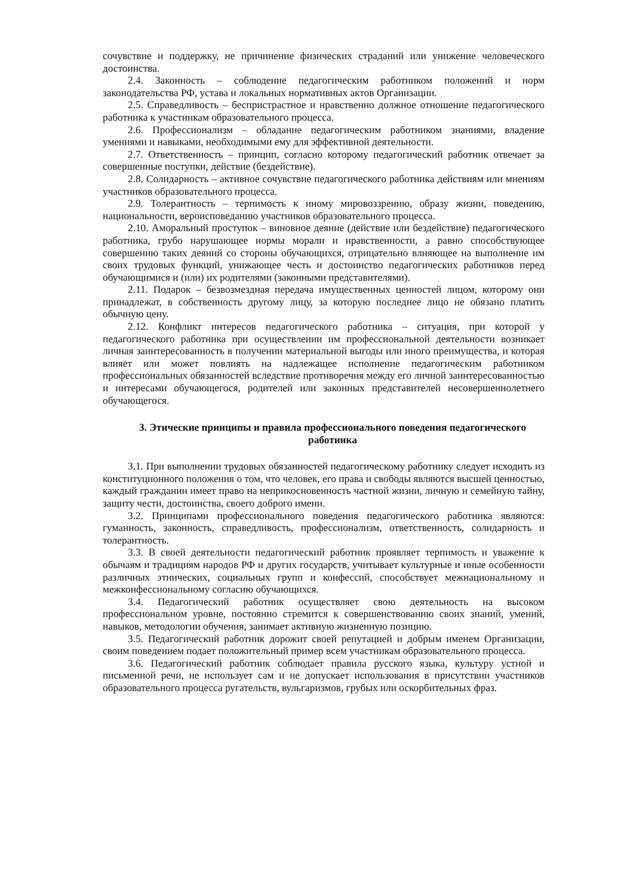сочувствие и поддержку, не причинение физических страданий или унижение человеческого достоинства.
2.4. Законность – соблюдение педагогическим работником положений и норм законодательства РФ, устава и локальных нормативных актов Организации.
2.5. Справедливость – беспристрастное и нравственно должное отношение педагогического работника к участникам образовательного процесса.
2.6. Профессионализм – обладание педагогическим работником знаниями, владение умениями и навыками, необходимыми ему для эффективной деятельности.
2.7. Ответственность – принцип, согласно которому педагогический работник отвечает за совершенные поступки, действие (бездействие).
2.8. Солидарность – активное сочувствие педагогического работника действиям или мнениям участников образовательного процесса.
2.9. Толерантность – терпимость к иному мировоззрению, образу жизни, поведению, национальности, вероисповеданию участников образовательного процесса.
2.10. Аморальный проступок – виновное деяние (действие или бездействие) педагогического работника, грубо нарушающее нормы морали и нравственности, а равно способствующее совершению таких деяний со стороны обучающихся, отрицательно влияющее на выполнение им своих трудовых функций, унижающее честь и достоинство педагогических работников перед обучающимися и (или) их родителями (законными представителями).
2.11. Подарок – безвозмездная передача имущественных ценностей лицом, которому они принадлежат, в собственность другому лицу, за которую последнее лицо не обязано платить обычную цену.
2.12. Конфликт интересов педагогического работника – ситуация, при которой у педагогического работника при осуществлении им профессиональной деятельности возникает личная заинтересованность в получении материальной выгоды или иного преимущества, и которая влияет или может повлиять на надлежащее исполнение педагогическим работником профессиональных обязанностей вследствие противоречия между его личной заинтересованностью и интересами обучающегося, родителей или законных представителей несовершеннолетнего обучающегося.
3. Этические принципы и правила профессионального поведения педагогического работника
3.1. При выполнении трудовых обязанностей педагогическому работнику следует исходить из конституционного положения о том, что человек, его права и свободы являются высшей ценностью, каждый гражданин имеет право на неприкосновенность частной жизни, личную и семейную тайну, защиту чести, достоинства, своего доброго имени.
3.2. Принципами профессионального поведения педагогического работника являются: гуманность, законность, справедливость, профессионализм, ответственность, солидарность и толерантность.
3.3. В своей деятельности педагогический работник проявляет терпимость и уважение к обычаям и традициям народов РФ и других государств, учитывает культурные и иные особенности различных этнических, социальных групп и конфессий, способствует межнациональному и межконфессиональному согласию обучающихся.
3.4. Педагогический работник осуществляет свою деятельность на высоком профессиональном уровне, постоянно стремится к совершенствованию своих знаний, умений, навыков, методологии обучения, занимает активную жизненную позицию.
3.5. Педагогический работник дорожит своей репутацией и добрым именем Организации, своим поведением подает положительный пример всем участникам образовательного процесса.
3.6. Педагогический работник соблюдает правила русского языка, культуру устной и письменной речи, не использует сам и не допускает использования в присутствии участников образовательного процесса ругательств, вульгаризмов, грубых или оскорбительных фраз.